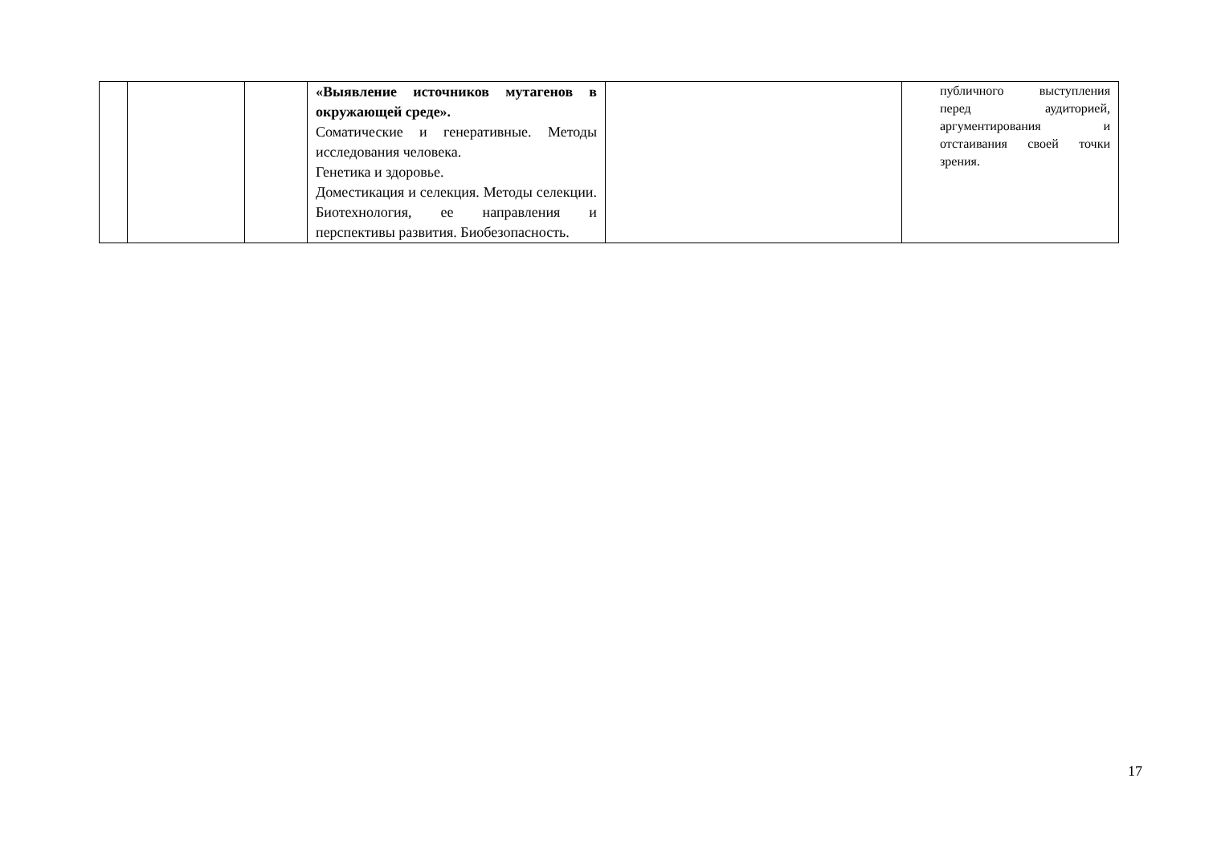| | | | «Выявление источников мутагенов в окружающей среде». Соматические и генеративные. Методы исследования человека. Генетика и здоровье. Доместикация и селекция. Методы селекции. Биотехнология, ее направления и перспективы развития. Биобезопасность. | | публичного выступления перед аудиторией, аргументирования и отстаивания своей точки зрения. |
17